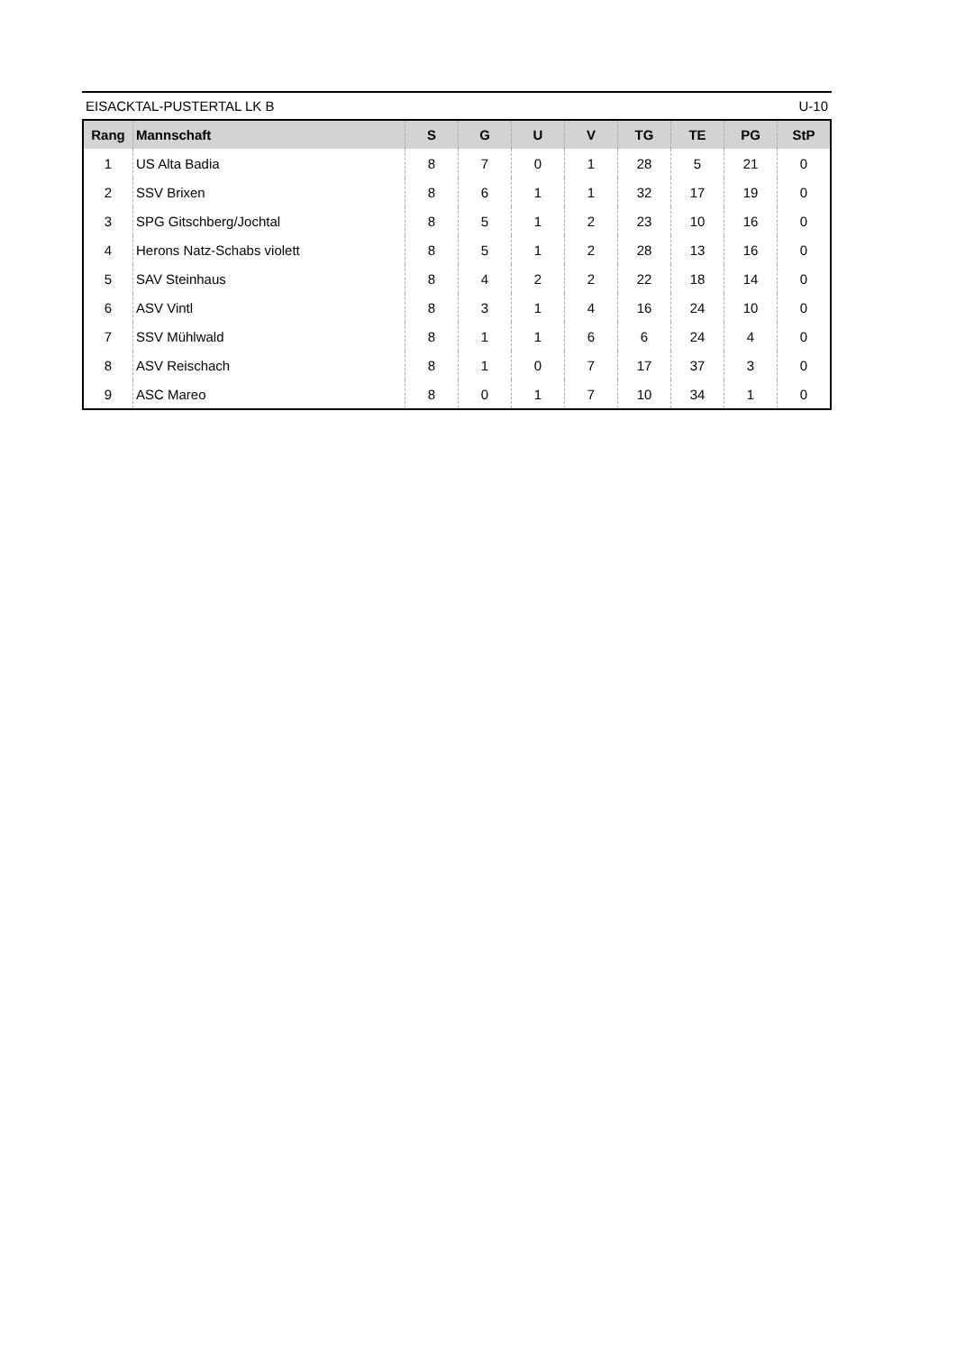EISACKTAL-PUSTERTAL LK B U-10
| Rang | Mannschaft | S | G | U | V | TG | TE | PG | StP |
| --- | --- | --- | --- | --- | --- | --- | --- | --- | --- |
| 1 | US Alta Badia | 8 | 7 | 0 | 1 | 28 | 5 | 21 | 0 |
| 2 | SSV Brixen | 8 | 6 | 1 | 1 | 32 | 17 | 19 | 0 |
| 3 | SPG Gitschberg/Jochtal | 8 | 5 | 1 | 2 | 23 | 10 | 16 | 0 |
| 4 | Herons Natz-Schabs violett | 8 | 5 | 1 | 2 | 28 | 13 | 16 | 0 |
| 5 | SAV Steinhaus | 8 | 4 | 2 | 2 | 22 | 18 | 14 | 0 |
| 6 | ASV Vintl | 8 | 3 | 1 | 4 | 16 | 24 | 10 | 0 |
| 7 | SSV Mühlwald | 8 | 1 | 1 | 6 | 6 | 24 | 4 | 0 |
| 8 | ASV Reischach | 8 | 1 | 0 | 7 | 17 | 37 | 3 | 0 |
| 9 | ASC Mareo | 8 | 0 | 1 | 7 | 10 | 34 | 1 | 0 |